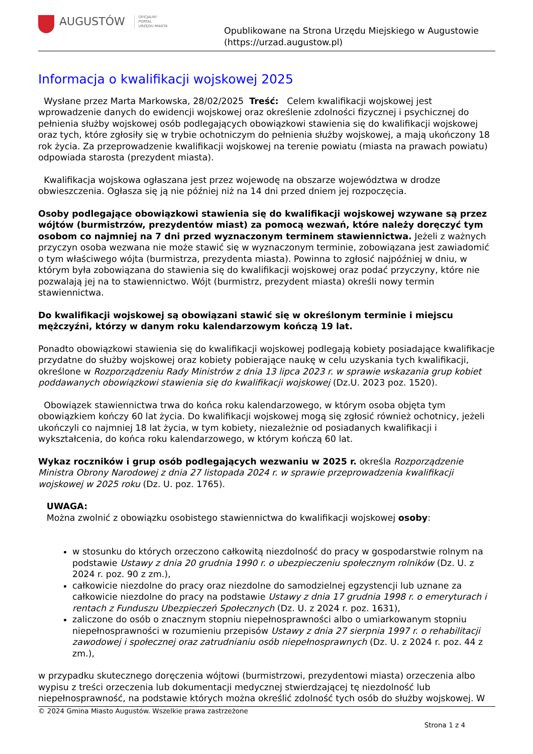AUGUSTÓW
OFICJALNY
PORTAL
URZĘDU MIASTA
Opublikowane na Strona Urzędu Miejskiego w Augustowie
(https://urzad.augustow.pl)
Informacja o kwalifikacji wojskowej 2025
Wysłane przez Marta Markowska, 28/02/2025 Treść: Celem kwalifikacji wojskowej jest wprowadzenie danych do ewidencji wojskowej oraz określenie zdolności fizycznej i psychicznej do pełnienia służby wojskowej osób podlegających obowiązkowi stawienia się do kwalifikacji wojskowej oraz tych, które zgłosiły się w trybie ochotniczym do pełnienia służby wojskowej, a mają ukończony 18 rok życia. Za przeprowadzenie kwalifikacji wojskowej na terenie powiatu (miasta na prawach powiatu) odpowiada starosta (prezydent miasta).
Kwalifikacja wojskowa ogłaszana jest przez wojewodę na obszarze województwa w drodze obwieszczenia. Ogłasza się ją nie później niż na 14 dni przed dniem jej rozpoczęcia.
Osoby podlegające obowiązkowi stawienia się do kwalifikacji wojskowej wzywane są przez wójtów (burmistrzów, prezydentów miast) za pomocą wezwań, które należy doręczyć tym osobom co najmniej na 7 dni przed wyznaczonym terminem stawiennictwa. Jeżeli z ważnych przyczyn osoba wezwana nie może stawić się w wyznaczonym terminie, zobowiązana jest zawiadomić o tym właściwego wójta (burmistrza, prezydenta miasta). Powinna to zgłosić najpóźniej w dniu, w którym była zobowiązana do stawienia się do kwalifikacji wojskowej oraz podać przyczyny, które nie pozwalają jej na to stawiennictwo. Wójt (burmistrz, prezydent miasta) określi nowy termin stawiennictwa.
Do kwalifikacji wojskowej są obowiązani stawić się w określonym terminie i miejscu mężczyźni, którzy w danym roku kalendarzowym kończą 19 lat.
Ponadto obowiązkowi stawienia się do kwalifikacji wojskowej podlegają kobiety posiadające kwalifikacje przydatne do służby wojskowej oraz kobiety pobierające naukę w celu uzyskania tych kwalifikacji, określone w Rozporządzeniu Rady Ministrów z dnia 13 lipca 2023 r. w sprawie wskazania grup kobiet poddawanych obowiązkowi stawienia się do kwalifikacji wojskowej (Dz.U. 2023 poz. 1520).
Obowiązek stawiennictwa trwa do końca roku kalendarzowego, w którym osoba objęta tym obowiązkiem kończy 60 lat życia. Do kwalifikacji wojskowej mogą się zgłosić również ochotnicy, jeżeli ukończyli co najmniej 18 lat życia, w tym kobiety, niezależnie od posiadanych kwalifikacji i wykształcenia, do końca roku kalendarzowego, w którym kończą 60 lat.
Wykaz roczników i grup osób podlegających wezwaniu w 2025 r. określa Rozporządzenie Ministra Obrony Narodowej z dnia 27 listopada 2024 r. w sprawie przeprowadzenia kwalifikacji wojskowej w 2025 roku (Dz. U. poz. 1765).
UWAGA:
Można zwolnić z obowiązku osobistego stawiennictwa do kwalifikacji wojskowej osoby:
w stosunku do których orzeczono całkowitą niezdolność do pracy w gospodarstwie rolnym na podstawie Ustawy z dnia 20 grudnia 1990 r. o ubezpieczeniu społecznym rolników (Dz. U. z 2024 r. poz. 90 z zm.),
całkowicie niezdolne do pracy oraz niezdolne do samodzielnej egzystencji lub uznane za całkowicie niezdolne do pracy na podstawie Ustawy z dnia 17 grudnia 1998 r. o emeryturach i rentach z Funduszu Ubezpieczeń Społecznych (Dz. U. z 2024 r. poz. 1631),
zaliczone do osób o znacznym stopniu niepełnosprawności albo o umiarkowanym stopniu niepełnosprawności w rozumieniu przepisów Ustawy z dnia 27 sierpnia 1997 r. o rehabilitacji zawodowej i społecznej oraz zatrudnianiu osób niepełnosprawnych (Dz. U. z 2024 r. poz. 44 z zm.),
w przypadku skutecznego doręczenia wójtowi (burmistrzowi, prezydentowi miasta) orzeczenia albo wypisu z treści orzeczenia lub dokumentacji medycznej stwierdzającej tę niezdolność lub niepełnosprawność, na podstawie których można określić zdolność tych osób do służby wojskowej. W
© 2024 Gmina Miasto Augustów. Wszelkie prawa zastrzeżone
Strona 1 z 4